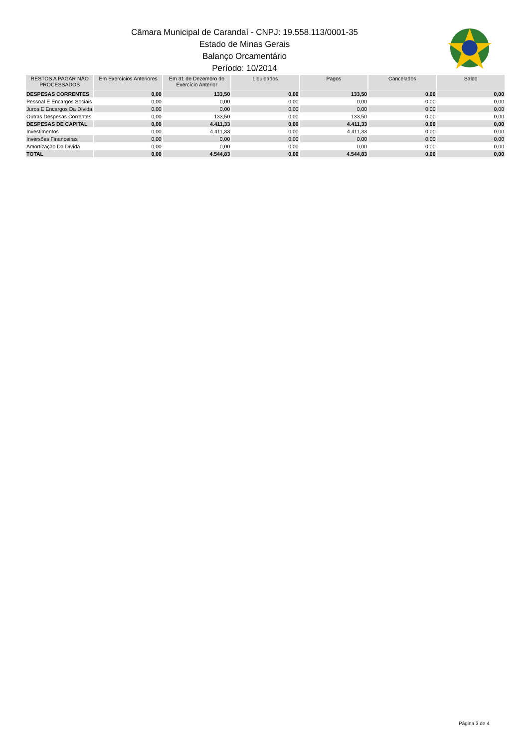Câmara Municipal de Carandaí - CNPJ: 19.558.113/0001-35
Estado de Minas Gerais
Balanço Orcamentário
Período: 10/2014
| RESTOS A PAGAR NÃO PROCESSADOS | Em Exercícios Anteriores | Em 31 de Dezembro do Exercício Anterior | Liquidados | Pagos | Cancelados | Saldo |
| --- | --- | --- | --- | --- | --- | --- |
| DESPESAS CORRENTES | 0,00 | 133,50 | 0,00 | 133,50 | 0,00 | 0,00 |
| Pessoal E Encargos Sociais | 0,00 | 0,00 | 0,00 | 0,00 | 0,00 | 0,00 |
| Juros E Encargos Da Dívida | 0,00 | 0,00 | 0,00 | 0,00 | 0,00 | 0,00 |
| Outras Despesas Correntes | 0,00 | 133,50 | 0,00 | 133,50 | 0,00 | 0,00 |
| DESPESAS DE CAPITAL | 0,00 | 4.411,33 | 0,00 | 4.411,33 | 0,00 | 0,00 |
| Investimentos | 0,00 | 4.411,33 | 0,00 | 4.411,33 | 0,00 | 0,00 |
| Inversões Financeiras | 0,00 | 0,00 | 0,00 | 0,00 | 0,00 | 0,00 |
| Amortização Da Dívida | 0,00 | 0,00 | 0,00 | 0,00 | 0,00 | 0,00 |
| TOTAL | 0,00 | 4.544,83 | 0,00 | 4.544,83 | 0,00 | 0,00 |
Página 3 de 4